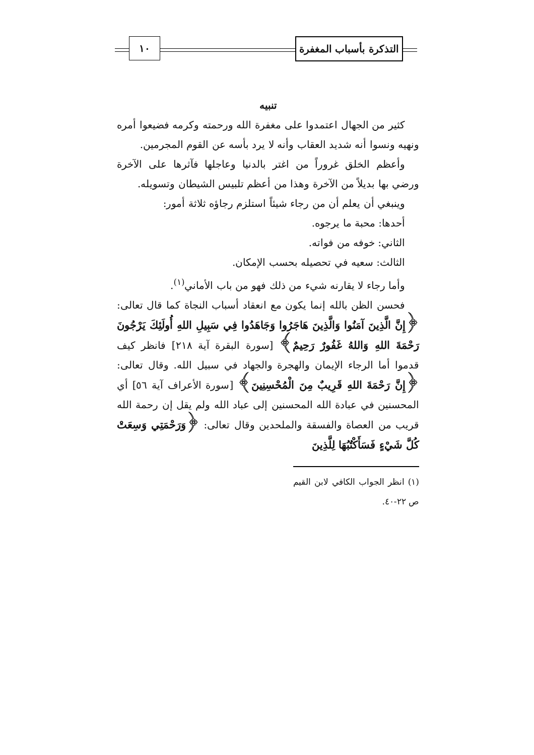التذكرة بأسباب المغفرة
١٠
تنبيه
كثير من الجهال اعتمدوا على مغفرة الله ورحمته وكرمه فضيعوا أمره ونهيه ونسوا أنه شديد العقاب وأنه لا يرد بأسه عن القوم المجرمين.
وأعظم الخلق غروراً من اغتر بالدنيا وعاجلها فآثرها على الآخرة ورضي بها بديلاً من الآخرة وهذا من أعظم تلبيس الشيطان وتسويله.
وينبغي أن يعلم أن من رجاء شيئاً استلزم رجاؤه ثلاثة أمور:
أحدها: محبة ما يرجوه.
الثاني: خوفه من فواته.
الثالث: سعيه في تحصيله بحسب الإمكان.
وأما رجاء لا يقارنه شيء من ذلك فهو من باب الأماني<sup>(١)</sup>.
فحسن الظن بالله إنما يكون مع انعقاد أسباب النجاة كما قال تعالى: ﴿إِنَّ الَّذِينَ آمَنُوا وَالَّذِينَ هَاجَرُوا وَجَاهَدُوا فِي سَبِيلِ اللهِ أُولَئِكَ يَرْجُونَ رَحْمَةَ اللهِ وَاللهُ غَفُورٌ رَحِيمٌ﴾ [سورة البقرة آية ٢١٨] فانظر كيف قدموا أما الرجاء الإيمان والهجرة والجهاد في سبيل الله. وقال تعالى: ﴿إِنَّ رَحْمَةَ اللهِ قَرِيبٌ مِنَ الْمُحْسِنِينَ﴾ [سورة الأعراف آية ٥٦] أي المحسنين في عبادة الله المحسنين إلى عباد الله ولم يقل إن رحمة الله قريب من العصاة والفسقة والملحدين وقال تعالى: ﴿وَرَحْمَتِي وَسِعَتْ كُلَّ شَيْءٍ فَسَأَكْتُبُهَا لِلَّذِينَ
(١) انظر الجواب الكافي لابن القيم ص ٢٢-٤٠.